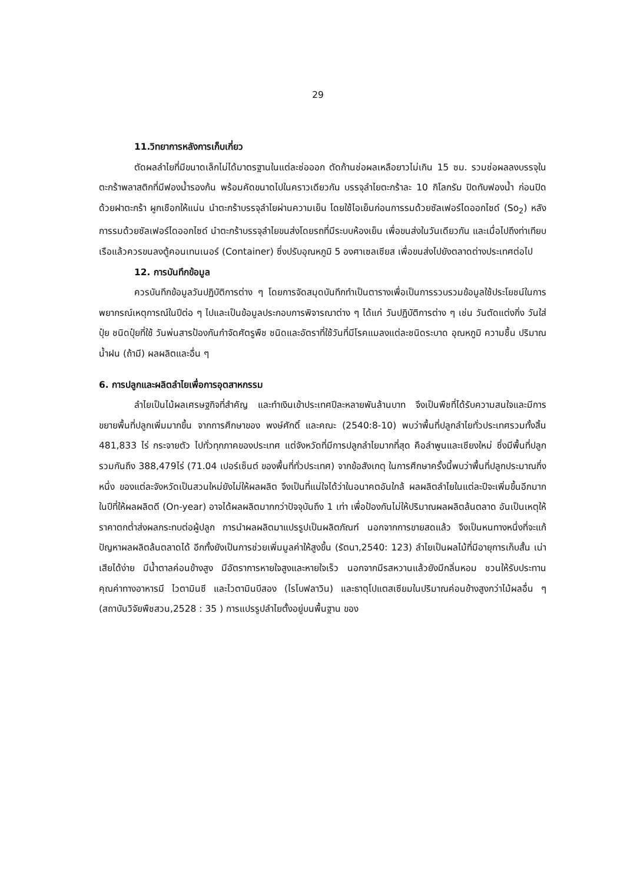29
11.วิทยาการหลังการเก็บเกี่ยว
ตัดผลลำไยที่มีขนาดเล็กไม่ได้มาตรฐานในแต่ละช่อออก ตัดก้านช่อผลเหลือยาวไม่เกิน 15 ซม. รวมช่อผลลงบรรจุในตะกร้าพลาสติกที่มีฟองน้ำรองก้น พร้อมคัดขนาดไปในคราวเดียวกัน บรรจุลำไยตะกร้าละ 10 กิโลกรัม ปิดทับฟองน้ำ ก่อนปิดด้วยฝาตะกร้า ผูกเชือกให้แน่น นำตะกร้าบรรจุลำไยผ่านความเย็น โดยใช้ไอเย็นก่อนการรมด้วยซัลเฟอร์ไดออกไซด์ (So<sub>2</sub>) หลังการรมด้วยซัลเฟอร์ไดออกไซด์ นำตะกร้าบรรจุลำไยขนส่งโดยรถที่มีระบบห้องเย็น เพื่อขนส่งในวันเดียวกัน และเมื่อไปถึงท่าเทียบเรือแล้วควรขนลงตู้คอนเทนเนอร์ (Container) ซึ่งปรับอุณหภูมิ 5 องศาเซลเซียส เพื่อขนส่งไปยังตลาดต่างประเทศต่อไป
12. การบันทึกข้อมูล
ควรบันทึกข้อมูลวันปฏิบัติการต่าง ๆ โดยการจัดสมุดบันทึกทำเป็นตารางเพื่อเป็นการรวบรวมข้อมูลใช้ประโยชน์ในการพยากรณ์เหตุการณ์ในปีต่อ ๆ ไปและเป็นข้อมูลประกอบการพิจารณาต่าง ๆ ได้แก่ วันปฏิบัติการต่าง ๆ เช่น วันตัดแต่งกิ่ง วันใส่ปุ๋ย ชนิดปุ๋ยที่ใช้ วันพ่นสารป้องกันกำจัดศัตรูพืช ชนิดและอัตราที่ใช้วันที่มีโรคแมลงแต่ละชนิดระบาด อุณหภูมิ ความชื้น ปริมาณน้ำฝน (ถ้ามี) ผลผลิตและอื่น ๆ
6. การปลูกและผลิตลำไยเพื่อการอุตสาหกรรม
ลำไยเป็นไม้ผลเศรษฐกิจที่สำคัญ และทำเงินเข้าประเทศปีละหลายพันล้านบาท จึงเป็นพืชที่ได้รับความสนใจและมีการขยายพื้นที่ปลูกเพิ่มมากขึ้น จากการศึกษาของ พงษ์ศักดิ์ และคณะ (2540:8-10) พบว่าพื้นที่ปลูกลำไยทั่วประเทศรวมทั้งสิ้น 481,833 ไร่ กระจายตัว ไปทั่วทุกภาคของประเทศ แต่จังหวัดที่มีการปลูกลำไยมากที่สุด คือลำพูนและเชียงใหม่ ซึ่งมีพื้นที่ปลูกรวมกันถึง 388,479ไร่ (71.04 เปอร์เซ็นต์ ของพื้นที่ทั่วประเทศ) จากข้อสังเกตุ ในการศึกษาครั้งนี้พบว่าพื้นที่ปลูกประมาณกึ่งหนึ่ง ของแต่ละจังหวัดเป็นสวนใหม่ยังไม่ให้ผลผลิต จึงเป็นที่แน่ใจได้ว่าในอนาคตอันใกล้ ผลผลิตลำไยในแต่ละปีจะเพิ่มขึ้นอีกมาก ในปีที่ให้ผลผลิตดี (On-year) อาจได้ผลผลิตมากกว่าปัจจุบันถึง 1 เท่า เพื่อป้องกันไม่ให้ปริมาณผลผลิตล้นตลาด อันเป็นเหตุให้ราคาตกต่ำส่งผลกระทบต่อผู้ปลูก การนำผลผลิตมาแปรรูปเป็นผลิตภัณฑ์ นอกจากการขายสดแล้ว จึงเป็นหนทางหนึ่งที่จะแก้ปัญหาผลผลิตล้นตลาดได้ อีกทั้งยังเป็นการช่วยเพิ่มมูลค่าให้สูงขึ้น (รัตนา,2540: 123) ลำไยเป็นผลไม้ที่มีอายุการเก็บสั้น เน่าเสียได้ง่าย มีน้ำตาลค่อนข้างสูง มีอัตราการหายใจสูงและหายใจเร็ว นอกจากมีรสหวานแล้วยังมีกลิ่นหอม ชวนให้รับประทาน คุณค่าทางอาหารมี ไวตามินซี และไวตามินบีสอง (ไรโบฟลาวิน) และธาตุโปแตสเซียมในปริมาณค่อนข้างสูงกว่าไม้ผลอื่น ๆ (สถาบันวิจัยพืชสวน,2528 : 35 ) การแปรรูปลำไยตั้งอยู่บนพื้นฐาน ของ